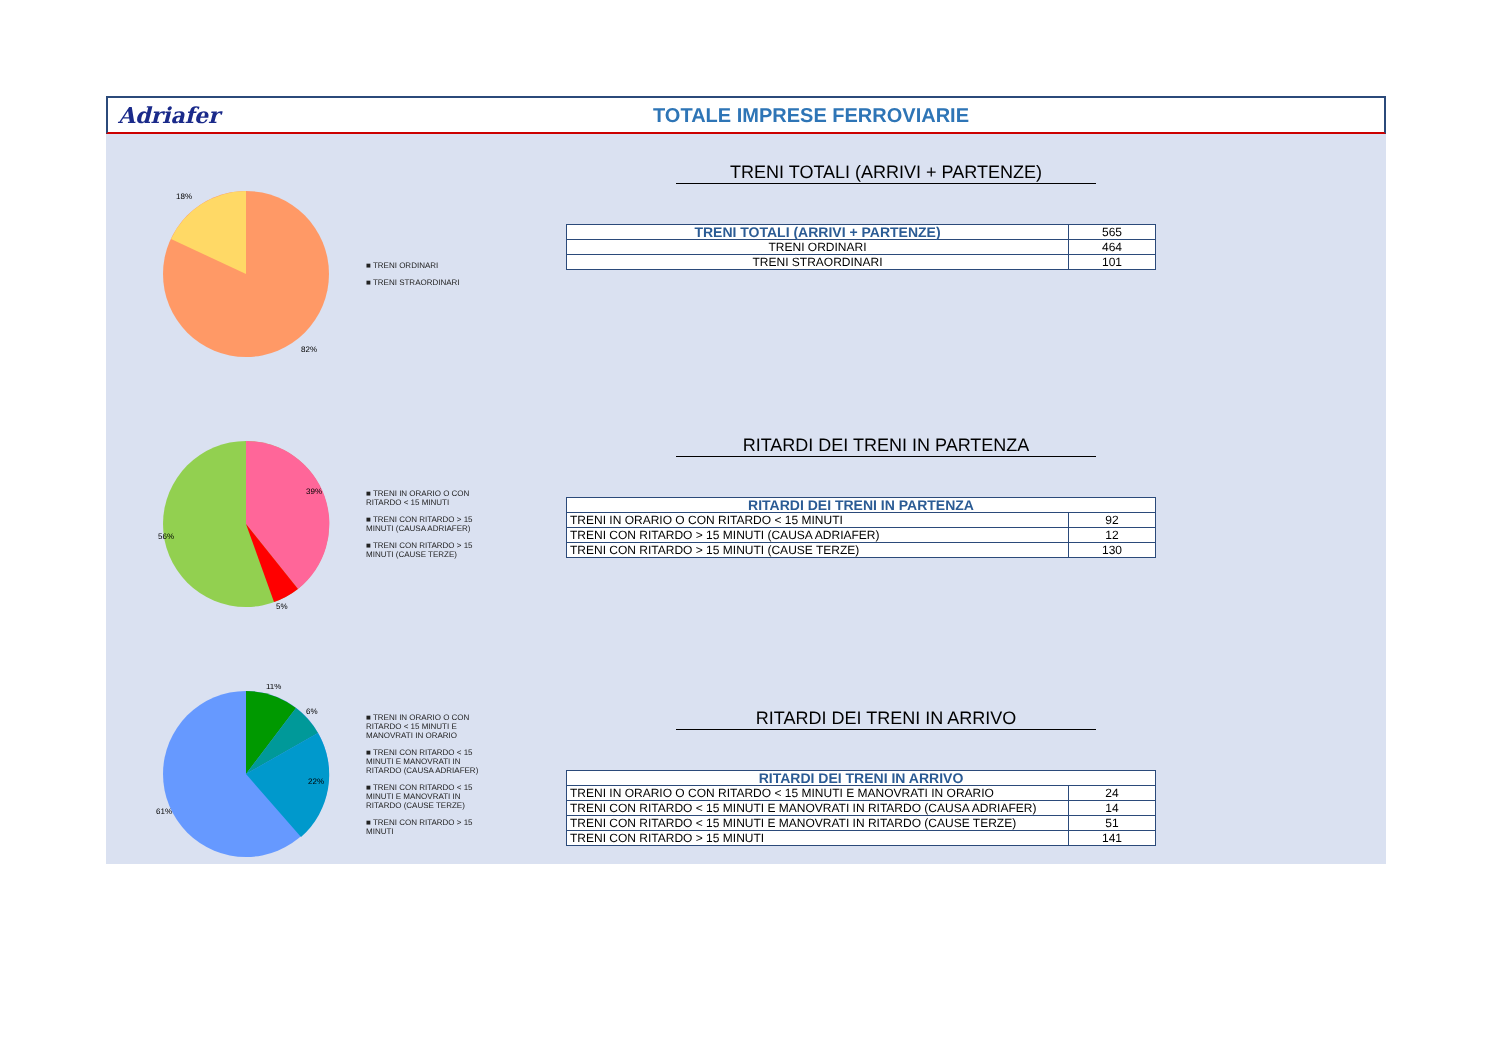Adriafer TOTALE IMPRESE FERROVIARIE
18%
82%
■ TRENI ORDINARI
■ TRENI STRAORDINARI
39%
56%
5%
■ TRENI IN ORARIO O CON RITARDO < 15 MINUTI
■ TRENI CON RITARDO > 15 MINUTI (CAUSA ADRIAFER)
■ TRENI CON RITARDO > 15 MINUTI (CAUSE TERZE)
11%
6%
22%
61%
■ TRENI IN ORARIO O CON RITARDO < 15 MINUTI E MANOVRATI IN ORARIO
■ TRENI CON RITARDO < 15 MINUTI E MANOVRATI IN RITARDO (CAUSA ADRIAFER)
■ TRENI CON RITARDO < 15 MINUTI E MANOVRATI IN RITARDO (CAUSE TERZE)
■ TRENI CON RITARDO > 15 MINUTI
TRENI TOTALI (ARRIVI + PARTENZE)
| TRENI TOTALI (ARRIVI + PARTENZE) | 565 |
| TRENI ORDINARI | 464 |
| TRENI STRAORDINARI | 101 |
RITARDI DEI TRENI IN PARTENZA
| RITARDI DEI TRENI IN PARTENZA | |
| --- | --- |
| TRENI IN ORARIO O CON RITARDO < 15 MINUTI | 92 |
| TRENI CON RITARDO > 15 MINUTI (CAUSA ADRIAFER) | 12 |
| TRENI CON RITARDO > 15 MINUTI (CAUSE TERZE) | 130 |
RITARDI DEI TRENI IN ARRIVO
| RITARDI DEI TRENI IN ARRIVO | |
| --- | --- |
| TRENI IN ORARIO O CON RITARDO < 15 MINUTI E MANOVRATI IN ORARIO | 24 |
| TRENI CON RITARDO < 15 MINUTI E MANOVRATI IN RITARDO (CAUSA ADRIAFER) | 14 |
| TRENI CON RITARDO < 15 MINUTI E MANOVRATI IN RITARDO (CAUSE TERZE) | 51 |
| TRENI CON RITARDO > 15 MINUTI | 141 |